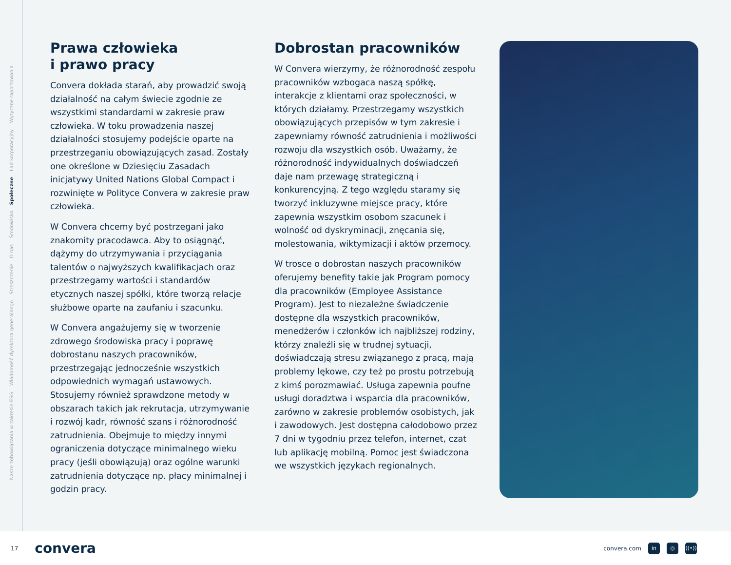Nasze zobowiązania w zakresie ESG
Wiadomość dyrektora generalnego
Streszczenie
O nas
Środowisko
Społeczne
Ład korporacyjny
Wytyczne raportowania
Prawa człowieka
i prawo pracy
Convera dokłada starań, aby prowadzić swoją działalność na całym świecie zgodnie ze wszystkimi standardami w zakresie praw człowieka. W toku prowadzenia naszej działalności stosujemy podejście oparte na przestrzeganiu obowiązujących zasad. Zostały one określone w Dziesięciu Zasadach inicjatywy United Nations Global Compact i rozwinięte w Polityce Convera w zakresie praw człowieka.
W Convera chcemy być postrzegani jako znakomity pracodawca. Aby to osiągnąć, dążymy do utrzymywania i przyciągania talentów o najwyższych kwalifikacjach oraz przestrzegamy wartości i standardów etycznych naszej spółki, które tworzą relacje służbowe oparte na zaufaniu i szacunku.
W Convera angażujemy się w tworzenie zdrowego środowiska pracy i poprawę dobrostanu naszych pracowników, przestrzegając jednocześnie wszystkich odpowiednich wymagań ustawowych. Stosujemy również sprawdzone metody w obszarach takich jak rekrutacja, utrzymywanie i rozwój kadr, równość szans i różnorodność zatrudnienia. Obejmuje to między innymi ograniczenia dotyczące minimalnego wieku pracy (jeśli obowiązują) oraz ogólne warunki zatrudnienia dotyczące np. płacy minimalnej i godzin pracy.
Dobrostan pracowników
W Convera wierzymy, że różnorodność zespołu pracowników wzbogaca naszą spółkę, interakcje z klientami oraz społeczności, w których działamy. Przestrzegamy wszystkich obowiązujących przepisów w tym zakresie i zapewniamy równość zatrudnienia i możliwości rozwoju dla wszystkich osób. Uważamy, że różnorodność indywidualnych doświadczeń daje nam przewagę strategiczną i konkurencyjną. Z tego względu staramy się tworzyć inkluzywne miejsce pracy, które zapewnia wszystkim osobom szacunek i wolność od dyskryminacji, znęcania się, molestowania, wiktymizacji i aktów przemocy.
W trosce o dobrostan naszych pracowników oferujemy benefity takie jak Program pomocy dla pracowników (Employee Assistance Program). Jest to niezależne świadczenie dostępne dla wszystkich pracowników, menedżerów i członków ich najbliższej rodziny, którzy znaleźli się w trudnej sytuacji, doświadczają stresu związanego z pracą, mają problemy lękowe, czy też po prostu potrzebują z kimś porozmawiać. Usługa zapewnia poufne usługi doradztwa i wsparcia dla pracowników, zarówno w zakresie problemów osobistych, jak i zawodowych. Jest dostępna całodobowo przez 7 dni w tygodniu przez telefon, internet, czat lub aplikację mobilną. Pomoc jest świadczona we wszystkich językach regionalnych.
17 convera
convera.com in ◎ ((•))